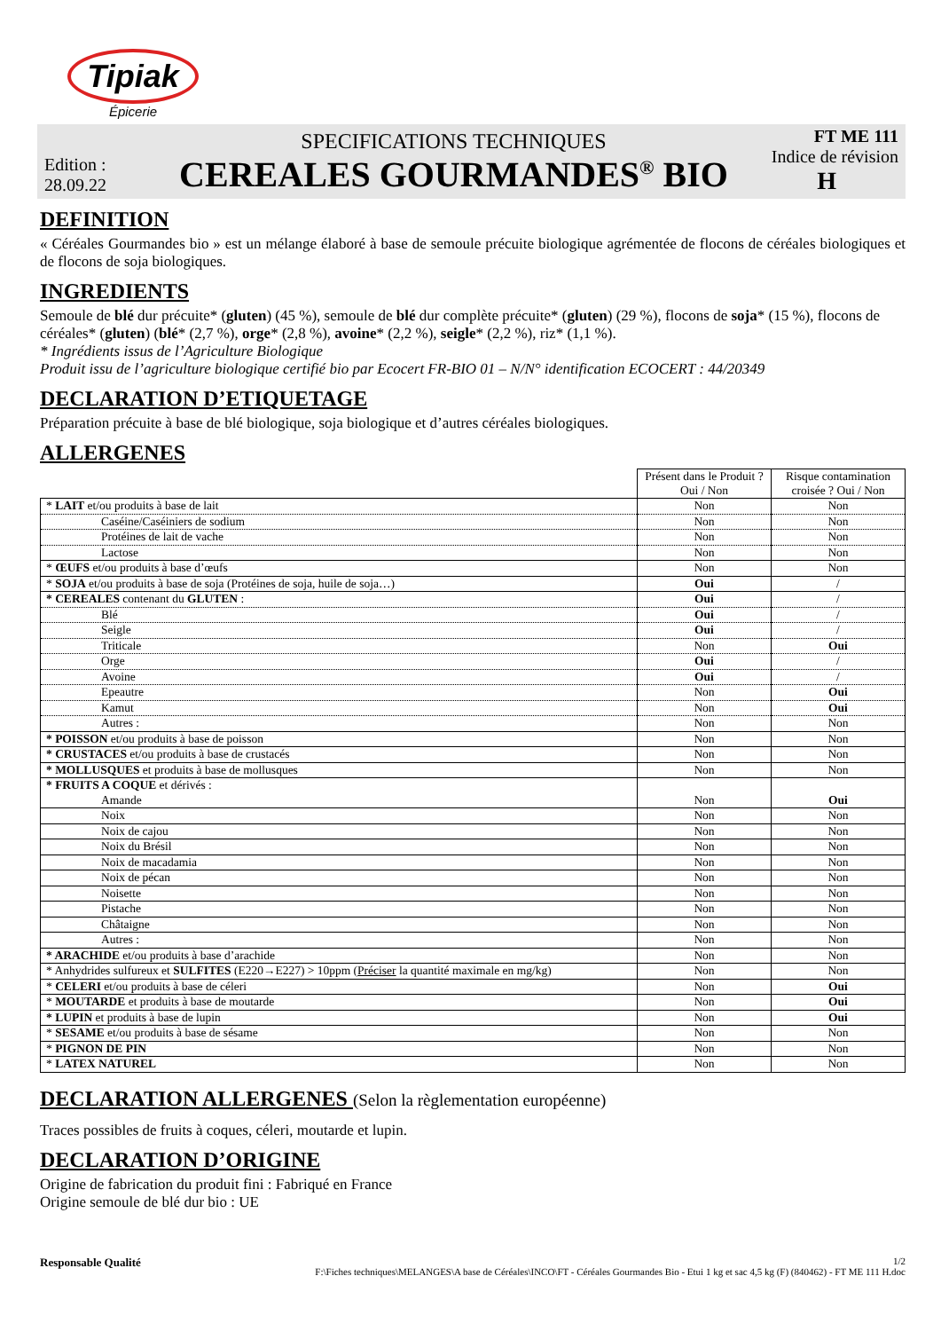Tipiak
Épicerie
Edition :
28.09.22
SPECIFICATIONS TECHNIQUES
CEREALES GOURMANDES<sup>®</sup> BIO
FT ME 111
Indice de révision
H
DEFINITION
« Céréales Gourmandes bio » est un mélange élaboré à base de semoule précuite biologique agrémentée de flocons de céréales biologiques et de flocons de soja biologiques.
INGREDIENTS
Semoule de blé dur précuite* (gluten) (45 %), semoule de blé dur complète précuite* (gluten) (29 %), flocons de soja* (15 %), flocons de céréales* (gluten) (blé* (2,7 %), orge* (2,8 %), avoine* (2,2 %), seigle* (2,2 %), riz* (1,1 %).
* Ingrédients issus de l’Agriculture Biologique
Produit issu de l’agriculture biologique certifié bio par Ecocert FR-BIO 01 – N/N° identification ECOCERT : 44/20349
DECLARATION D’ETIQUETAGE
Préparation précuite à base de blé biologique, soja biologique et d’autres céréales biologiques.
ALLERGENES
| | Présent dans le Produit ? Oui / Non | Risque contamination croisée ? Oui / Non |
| * LAIT et/ou produits à base de lait | Non | Non |
| Caséine/Caséiniers de sodium | Non | Non |
| Protéines de lait de vache | Non | Non |
| Lactose | Non | Non |
| * ŒUFS et/ou produits à base d’œufs | Non | Non |
| * SOJA et/ou produits à base de soja (Protéines de soja, huile de soja…) | Oui | / |
| * CEREALES contenant du GLUTEN : | Oui | / |
| Blé | Oui | / |
| Seigle | Oui | / |
| Triticale | Non | Oui |
| Orge | Oui | / |
| Avoine | Oui | / |
| Epeautre | Non | Oui |
| Kamut | Non | Oui |
| Autres : | Non | Non |
| * POISSON et/ou produits à base de poisson | Non | Non |
| * CRUSTACES et/ou produits à base de crustacés | Non | Non |
| * MOLLUSQUES et produits à base de mollusques | Non | Non |
| * FRUITS A COQUE et dérivés : | | |
| Amande | Non | Oui |
| Noix | Non | Non |
| Noix de cajou | Non | Non |
| Noix du Brésil | Non | Non |
| Noix de macadamia | Non | Non |
| Noix de pécan | Non | Non |
| Noisette | Non | Non |
| Pistache | Non | Non |
| Châtaigne | Non | Non |
| Autres : | Non | Non |
| * ARACHIDE et/ou produits à base d’arachide | Non | Non |
| * Anhydrides sulfureux et SULFITES (E220→E227) > 10ppm ( Préciser la quantité maximale en mg/kg) | Non | Non |
| * CELERI et/ou produits à base de céleri | Non | Oui |
| * MOUTARDE et produits à base de moutarde | Non | Oui |
| * LUPIN et produits à base de lupin | Non | Oui |
| * SESAME et/ou produits à base de sésame | Non | Non |
| * PIGNON DE PIN | Non | Non |
| * LATEX NATUREL | Non | Non |
DECLARATION ALLERGENES (Selon la règlementation européenne)
Traces possibles de fruits à coques, céleri, moutarde et lupin.
DECLARATION D’ORIGINE
Origine de fabrication du produit fini : Fabriqué en France
Origine semoule de blé dur bio : UE
Responsable Qualité
1/2
F:\Fiches techniques\MELANGES\A base de Céréales\INCO\FT - Céréales Gourmandes Bio - Etui 1 kg et sac 4,5 kg (F) (840462) - FT ME 111 H.doc